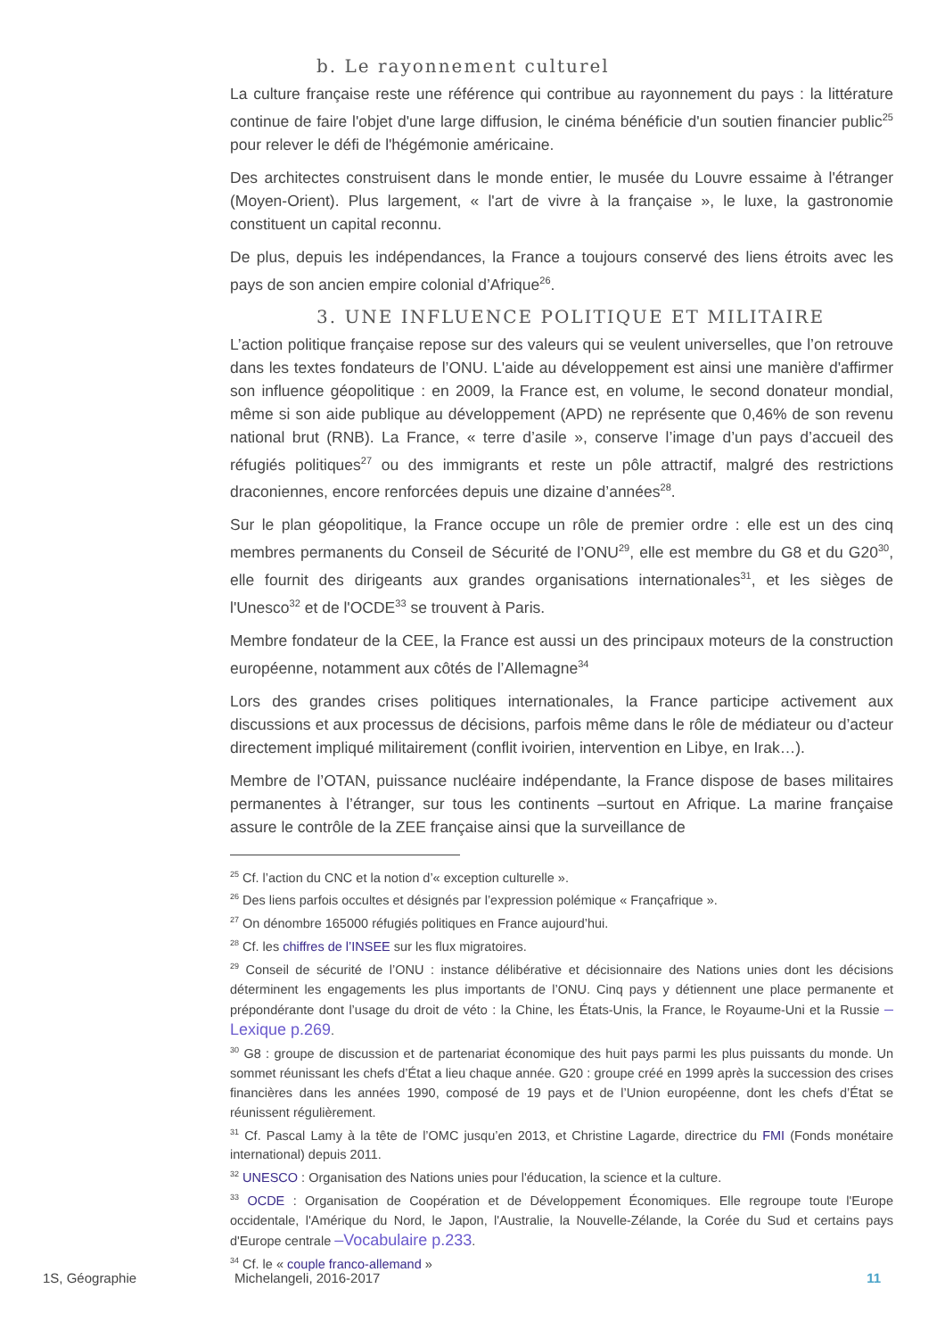b. Le rayonnement culturel
La culture française reste une référence qui contribue au rayonnement du pays : la littérature continue de faire l'objet d'une large diffusion, le cinéma bénéficie d'un soutien financier public<sup>25</sup> pour relever le défi de l'hégémonie américaine.
Des architectes construisent dans le monde entier, le musée du Louvre essaime à l'étranger (Moyen-Orient). Plus largement, « l'art de vivre à la française », le luxe, la gastronomie constituent un capital reconnu.
De plus, depuis les indépendances, la France a toujours conservé des liens étroits avec les pays de son ancien empire colonial d’Afrique<sup>26</sup>.
3. UNE INFLUENCE POLITIQUE ET MILITAIRE
L’action politique française repose sur des valeurs qui se veulent universelles, que l’on retrouve dans les textes fondateurs de l’ONU. L'aide au développement est ainsi une manière d'affirmer son influence géopolitique : en 2009, la France est, en volume, le second donateur mondial, même si son aide publique au développement (APD) ne représente que 0,46% de son revenu national brut (RNB). La France, « terre d’asile », conserve l’image d’un pays d’accueil des réfugiés politiques<sup>27</sup> ou des immigrants et reste un pôle attractif, malgré des restrictions draconiennes, encore renforcées depuis une dizaine d’années<sup>28</sup>.
Sur le plan géopolitique, la France occupe un rôle de premier ordre : elle est un des cinq membres permanents du Conseil de Sécurité de l’ONU<sup>29</sup>, elle est membre du G8 et du G20<sup>30</sup>, elle fournit des dirigeants aux grandes organisations internationales<sup>31</sup>, et les sièges de l'Unesco<sup>32</sup> et de l'OCDE<sup>33</sup> se trouvent à Paris.
Membre fondateur de la CEE, la France est aussi un des principaux moteurs de la construction européenne, notamment aux côtés de l’Allemagne<sup>34</sup>
Lors des grandes crises politiques internationales, la France participe activement aux discussions et aux processus de décisions, parfois même dans le rôle de médiateur ou d’acteur directement impliqué militairement (conflit ivoirien, intervention en Libye, en Irak…).
Membre de l’OTAN, puissance nucléaire indépendante, la France dispose de bases militaires permanentes à l’étranger, sur tous les continents –surtout en Afrique. La marine française assure le contrôle de la ZEE française ainsi que la surveillance de
<sup>25</sup> Cf. l’action du CNC et la notion d’« exception culturelle ».
<sup>26</sup> Des liens parfois occultes et désignés par l’expression polémique « Françafrique ».
<sup>27</sup> On dénombre 165000 réfugiés politiques en France aujourd’hui.
<sup>28</sup> Cf. les chiffres de l’INSEE sur les flux migratoires.
<sup>29</sup> Conseil de sécurité de l’ONU : instance délibérative et décisionnaire des Nations unies dont les décisions déterminent les engagements les plus importants de l’ONU. Cinq pays y détiennent une place permanente et prépondérante dont l’usage du droit de véto : la Chine, les États-Unis, la France, le Royaume-Uni et la Russie –Lexique p.269.
<sup>30</sup> G8 : groupe de discussion et de partenariat économique des huit pays parmi les plus puissants du monde. Un sommet réunissant les chefs d’État a lieu chaque année. G20 : groupe créé en 1999 après la succession des crises financières dans les années 1990, composé de 19 pays et de l’Union européenne, dont les chefs d’État se réunissent régulièrement.
<sup>31</sup> Cf. Pascal Lamy à la tête de l’OMC jusqu’en 2013, et Christine Lagarde, directrice du FMI (Fonds monétaire international) depuis 2011.
<sup>32</sup> UNESCO : Organisation des Nations unies pour l'éducation, la science et la culture.
<sup>33</sup> OCDE : Organisation de Coopération et de Développement Économiques. Elle regroupe toute l'Europe occidentale, l'Amérique du Nord, le Japon, l'Australie, la Nouvelle-Zélande, la Corée du Sud et certains pays d'Europe centrale –Vocabulaire p.233.
<sup>34</sup> Cf. le « couple franco-allemand »
1S, Géographie Michelangeli, 2016-2017 11